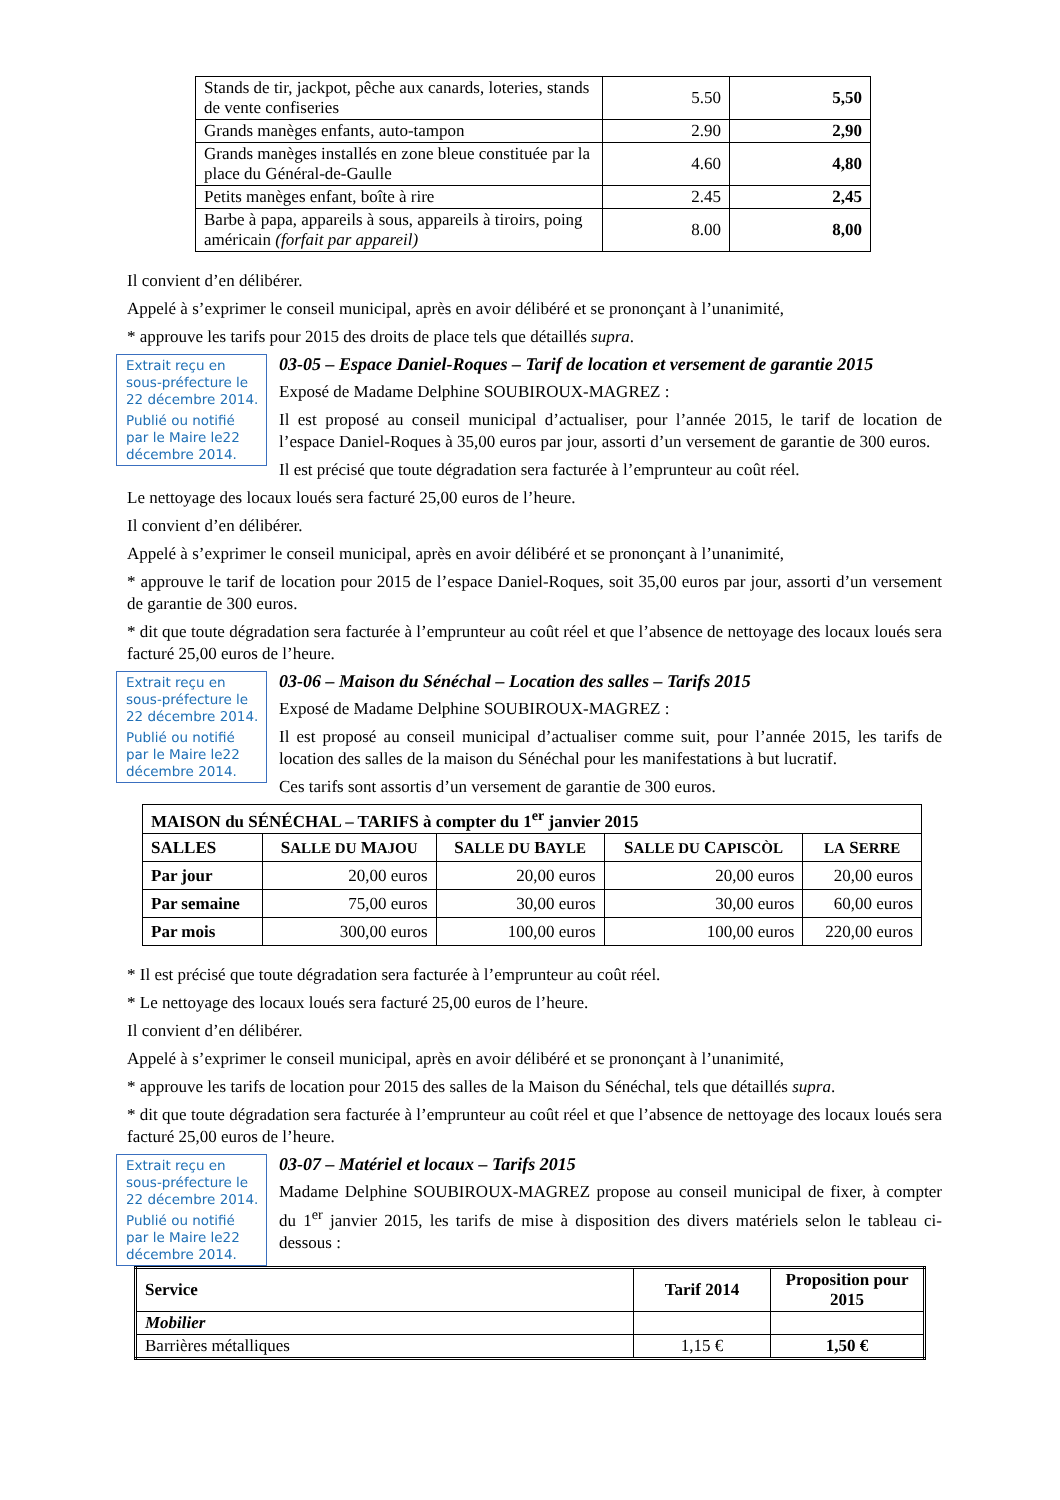| Stands de tir, jackpot, pêche aux canards, loteries, stands de vente confiseries | 5.50 | 5,50 |
| Grands manèges enfants, auto-tampon | 2.90 | 2,90 |
| Grands manèges installés en zone bleue constituée par la place du Général-de-Gaulle | 4.60 | 4,80 |
| Petits manèges enfant, boîte à rire | 2.45 | 2,45 |
| Barbe à papa, appareils à sous, appareils à tiroirs, poing américain (forfait par appareil) | 8.00 | 8,00 |
Il convient d’en délibérer.
Appelé à s’exprimer le conseil municipal, après en avoir délibéré et se prononçant à l’unanimité,
* approuve les tarifs pour 2015 des droits de place tels que détaillés supra.
Extrait reçu en sous-préfecture le 22 décembre 2014.
Publié ou notifié par le Maire le22 décembre 2014.
03-05 – Espace Daniel-Roques – Tarif de location et versement de garantie 2015
Exposé de Madame Delphine SOUBIROUX-MAGREZ :
Il est proposé au conseil municipal d’actualiser, pour l’année 2015, le tarif de location de l’espace Daniel-Roques à 35,00 euros par jour, assorti d’un versement de garantie de 300 euros.
Il est précisé que toute dégradation sera facturée à l’emprunteur au coût réel.
Le nettoyage des locaux loués sera facturé 25,00 euros de l’heure.
Il convient d’en délibérer.
Appelé à s’exprimer le conseil municipal, après en avoir délibéré et se prononçant à l’unanimité,
* approuve le tarif de location pour 2015 de l’espace Daniel-Roques, soit 35,00 euros par jour, assorti d’un versement de garantie de 300 euros.
* dit que toute dégradation sera facturée à l’emprunteur au coût réel et que l’absence de nettoyage des locaux loués sera facturé 25,00 euros de l’heure.
Extrait reçu en sous-préfecture le 22 décembre 2014.
Publié ou notifié par le Maire le22 décembre 2014.
03-06 – Maison du Sénéchal – Location des salles – Tarifs 2015
Exposé de Madame Delphine SOUBIROUX-MAGREZ :
Il est proposé au conseil municipal d’actualiser comme suit, pour l’année 2015, les tarifs de location des salles de la maison du Sénéchal pour les manifestations à but lucratif.
Ces tarifs sont assortis d’un versement de garantie de 300 euros.
| MAISON du SÉNÉCHAL – TARIFS à compter du 1<sup>er</sup> janvier 2015 | | | | |
| --- | --- | --- | --- | --- |
| SALLES | S ALLE DU M AJOU | S ALLE DU B AYLE | S ALLE DU C APISCÒL | LA S ERRE |
| Par jour | 20,00 euros | 20,00 euros | 20,00 euros | 20,00 euros |
| Par semaine | 75,00 euros | 30,00 euros | 30,00 euros | 60,00 euros |
| Par mois | 300,00 euros | 100,00 euros | 100,00 euros | 220,00 euros |
* Il est précisé que toute dégradation sera facturée à l’emprunteur au coût réel.
* Le nettoyage des locaux loués sera facturé 25,00 euros de l’heure.
Il convient d’en délibérer.
Appelé à s’exprimer le conseil municipal, après en avoir délibéré et se prononçant à l’unanimité,
* approuve les tarifs de location pour 2015 des salles de la Maison du Sénéchal, tels que détaillés supra.
* dit que toute dégradation sera facturée à l’emprunteur au coût réel et que l’absence de nettoyage des locaux loués sera facturé 25,00 euros de l’heure.
Extrait reçu en sous-préfecture le 22 décembre 2014.
Publié ou notifié par le Maire le22 décembre 2014.
03-07 – Matériel et locaux – Tarifs 2015
Madame Delphine SOUBIROUX-MAGREZ propose au conseil municipal de fixer, à compter du 1<sup>er</sup> janvier 2015, les tarifs de mise à disposition des divers matériels selon le tableau ci-dessous :
| Service | Tarif 2014 | Proposition pour 2015 |
| --- | --- | --- |
| Mobilier | | |
| Barrières métalliques | 1,15 € | 1,50 € |